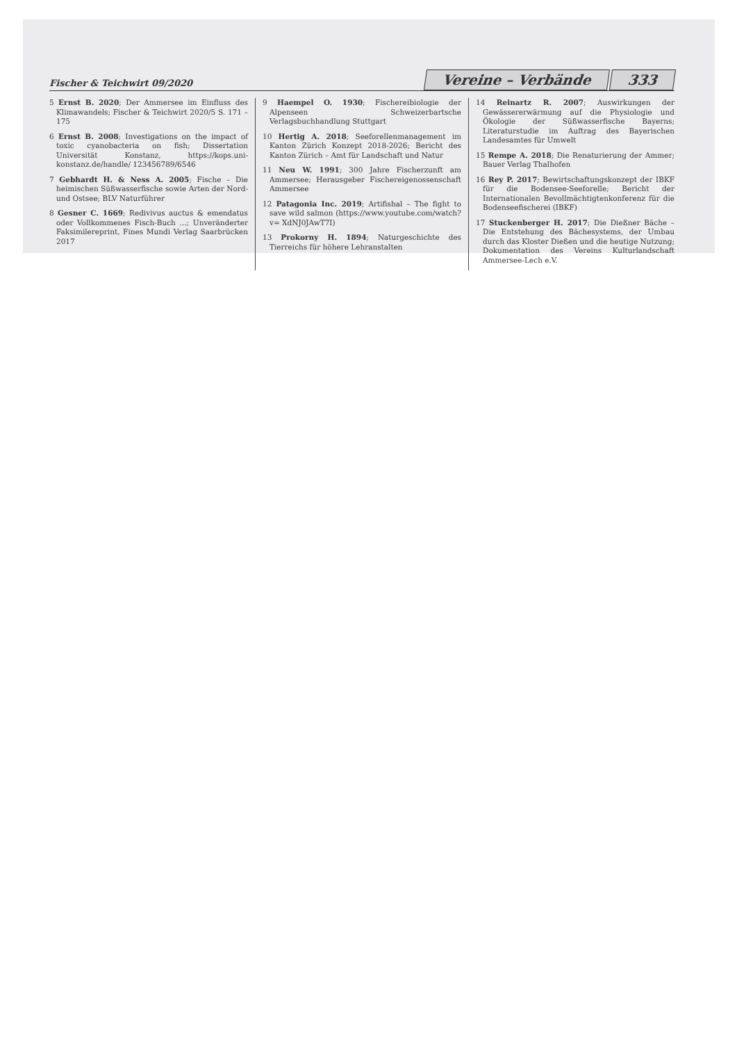Fischer & Teichwirt 09/2020
Vereine – Verbände 333
5 Ernst B. 2020; Der Ammersee im Einfluss des Klimawandels; Fischer & Teichwirt 2020/5 S. 171 – 175
6 Ernst B. 2008; Investigations on the impact of toxic cyanobacteria on fish; Dissertation Universität Konstanz, https://kops.uni-konstanz.de/handle/ 123456789/6546
7 Gebhardt H. & Ness A. 2005; Fische – Die heimischen Süßwasserfische sowie Arten der Nord- und Ostsee; BLV Naturführer
8 Gesner C. 1669; Redivivus auctus & emendatus oder Vollkommenes Fisch-Buch ...; Unveränderter Faksimilereprint, Fines Mundi Verlag Saarbrücken 2017
9 Haempel O. 1930; Fischereibiologie der Alpenseen Schweizerbartsche Verlagsbuchhandlung Stuttgart
10 Hertig A. 2018; Seeforellenmanagement im Kanton Zürich Konzept 2018-2026; Bericht des Kanton Zürich – Amt für Landschaft und Natur
11 Neu W. 1991; 300 Jahre Fischerzunft am Ammersee; Herausgeber Fischereigenossenschaft Ammersee
12 Patagonia Inc. 2019; Artifishal – The fight to save wild salmon (https://www.youtube.com/watch?v= XdNJ0JAwT7I)
13 Prokorny H. 1894; Naturgeschichte des Tierreichs für höhere Lehranstalten
14 Reinartz R. 2007; Auswirkungen der Gewässererwärmung auf die Physiologie und Ökologie der Süßwasserfische Bayerns; Literaturstudie im Auftrag des Bayerischen Landesamtes für Umwelt
15 Rempe A. 2018; Die Renaturierung der Ammer; Bauer Verlag Thalhofen
16 Rey P. 2017; Bewirtschaftungskonzept der IBKF für die Bodensee-Seeforelle; Bericht der Internationalen Bevollmächtigtenkonferenz für die Bodenseefischerei (IBKF)
17 Stuckenberger H. 2017; Die Dießner Bäche – Die Entstehung des Bächesystems, der Umbau durch das Kloster Dießen und die heutige Nutzung; Dokumentation des Vereins Kulturlandschaft Ammersee-Lech e.V.